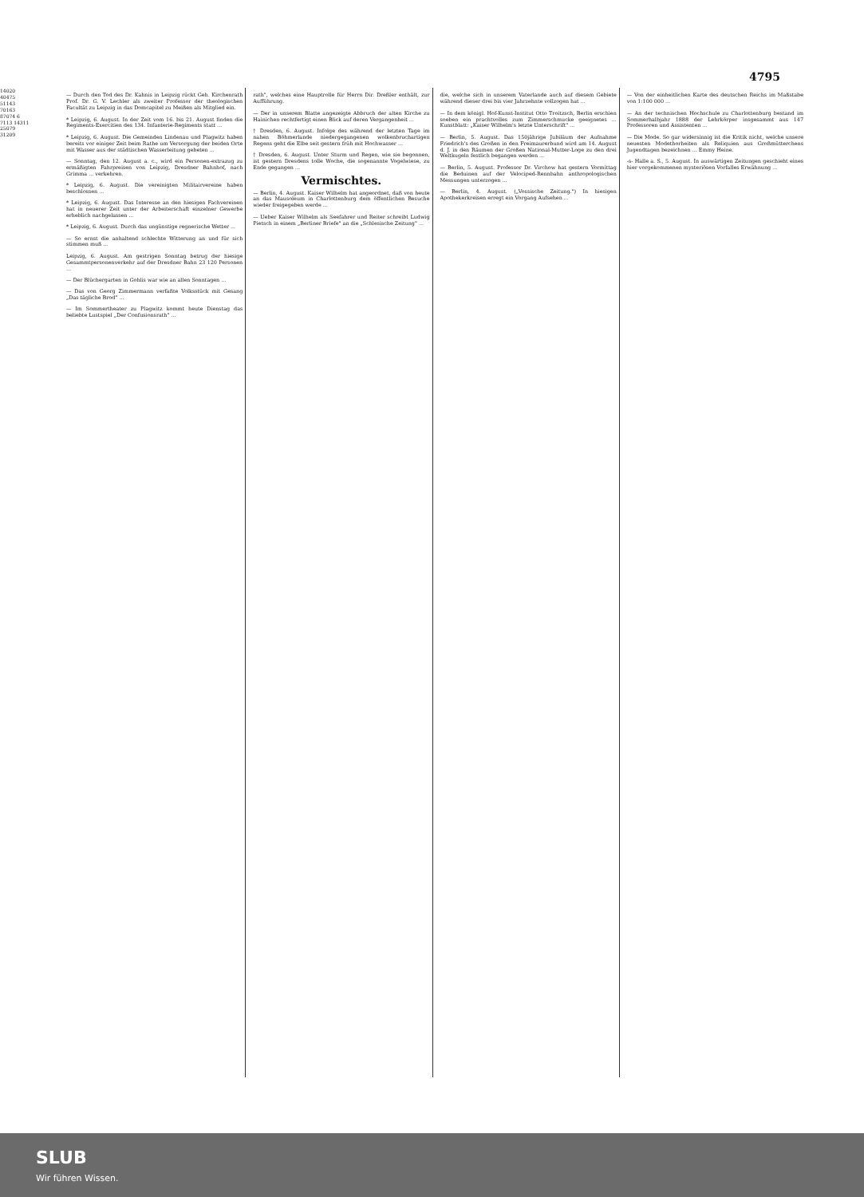14020 40475 51143 70163 87074 6 7113 14311 25079 31209
4795
— Durch den Tod des Dr. Kahnis in Leipzig rückt Geh. Kirchenrath Prof. Dr. G. V. Lechler als zweiter Professor der theologischen Facultät zu Leipzig in das Domcapitel zu Meißen als Mitglied ein.
* Leipzig, 6. August. In der Zeit vom 16. bis 21. August finden die Regiments-Exercitien des 134. Infanterie-Regiments statt ...
* Leipzig, 6. August. Die Gemeinden Lindenau und Plagwitz haben bereits vor einiger Zeit beim Rathe um Versorgung der beiden Orte mit Wasser aus der städtischen Wasserleitung gebeten ...
— Sonntag, den 12. August a. c., wird ein Personen-extrazug zu ermäßigten Fahrpreisen von Leipzig, Dresdner Bahnhof, nach Grimma ... verkehren.
* Leipzig, 6. August. Die vereinigten Militairvereine haben beschlossen ...
* Leipzig, 6. August. Das Interesse an den hiesigen Fachvereinen hat in neuerer Zeit unter der Arbeiterschaft einzelner Gewerbe erheblich nachgelassen ...
* Leipzig, 6. August. Durch das ungünstige regnerische Wetter ...
— So ernst die anhaltend schlechte Witterung an und für sich stimmen muß ...
Leipzig, 6. August. Am gestrigen Sonntag betrug der hiesige Gesammtpersonenverkehr auf der Dresdner Bahn 23 120 Personen ...
— Der Blüchergarten in Gohlis war wie an allen Sonntagen ...
— Das von Georg Zimmermann verfaßte Volksstück mit Gesang „Das tägliche Brod" ...
— Im Sommertheater zu Plagwitz kommt heute Dienstag das beliebte Lustspiel „Der Confusionsrath" ...
rath", welches eine Hauptrolle für Herrn Dir. Dreßler enthält, zur Aufführung.
— Der in unserem Blatte angezeigte Abbruch der alten Kirche zu Hainichen rechtfertigt einen Blick auf deren Vergangenheit ...
† Dresden, 6. August. Infolge des während der letzten Tage im nahen Böhmerlande niedergegangenen wolkenbruchartigen Regens geht die Elbe seit gestern früh mit Hochwasser ...
† Dresden, 6. August. Unter Sturm und Regen, wie sie begonnen, ist gestern Dresdens tolle Woche, die sogenannte Vogelwiese, zu Ende gegangen ...
Vermischtes.
— Berlin, 4. August. Kaiser Wilhelm hat angeordnet, daß von heute an das Mausoleum in Charlottenburg dem öffentlichen Besuche wieder freigegeben werde ...
— Ueber Kaiser Wilhelm als Seefahrer und Reiter schreibt Ludwig Pietsch in einem „Berliner Briefe" an die „Schlesische Zeitung" ...
die, welche sich in unserem Vaterlande auch auf diesem Gebiete während dieser drei bis vier Jahrzehnte vollzogen hat ...
— In dem königl. Hof-Kunst-Institut Otto Troitzsch, Berlin erschien soeben ein prachtvolles zum Zimmerschmucke geeignetes ... Kunstblatt: „Kaiser Wilhelm's letzte Unterschrift" ...
— Berlin, 5. August. Das 150jährige Jubiläum der Aufnahme Friedrich's des Großen in den Freimaurerbund wird am 14. August d. J. in den Räumen der Großen National-Mutter-Loge zu den drei Weltkugeln festlich begangen werden ...
— Berlin, 5. August. Professor Dr. Virchow hat gestern Vormittag die Beduinen auf der Velociped-Rennbahn anthropologischen Messungen unterzogen ...
— Berlin, 4. August. („Vossische Zeitung.") In hiesigen Apothekerkreisen erregt ein Vorgang Aufsehen ...
— Von der einheitlichen Karte des deutschen Reichs im Maßstabe von 1:100 000 ...
— An der technischen Hochschule zu Charlottenburg bestand im Sommerhalbjahr 1888 der Lehrkörper insgesammt aus 147 Professoren und Assistenten ...
— Die Mode. So gar widersinnig ist die Kritik nicht, welche unsere neuesten Modethorheiten als Reliquien aus Großmütterchens Jugendtagen bezeichnen ... Emmy Heine.
-s- Halle a. S., 5. August. In auswärtigen Zeitungen geschieht eines hier vorgekommenen mysteriösen Vorfalles Erwähnung ...
SLUB
Wir führen Wissen.